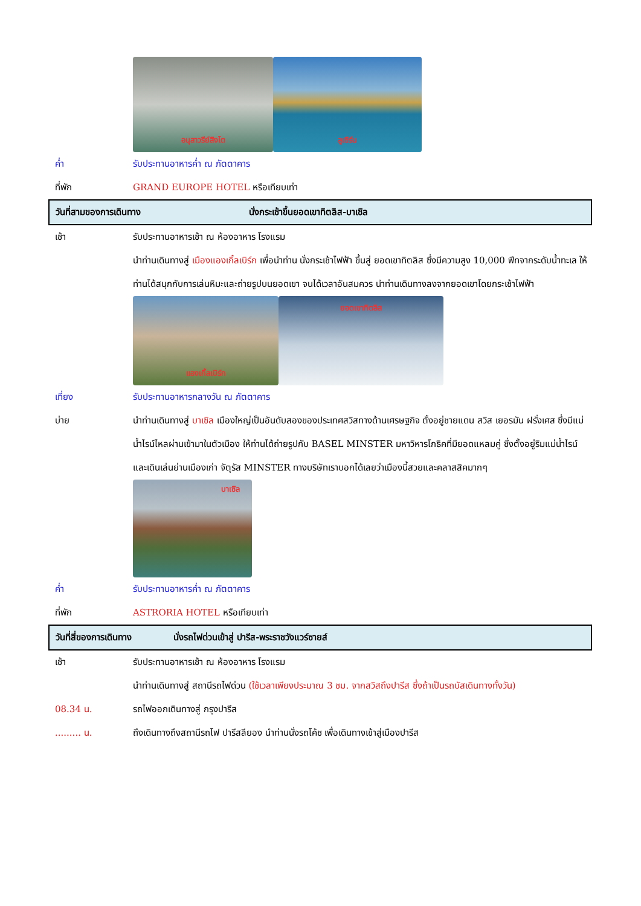อนุสาวรีย์สิงโต ลูเซิร์น
ค่ำ รับประทานอาหารค่ำ ณ ภัตตาคาร
ที่พัก GRAND EUROPE HOTEL หรือเทียบเท่า
วันที่สามของการเดินทาง นั่งกระเช้าขึ้นยอดเขาทิตลิส-บาเซิล
เช้า รับประทานอาหารเช้า ณ ห้องอาหาร โรงแรม
นำท่านเดินทางสู่ เมืองแองเกิ้ลเบิร์ก เพื่อนำท่าน นั่งกระเช้าไฟฟ้า ขึ้นสู่ ยอดเขาทิตลิส ซึ่งมีความสูง 10,000 ฟีทจากระดับน้ำทะเล ให้ท่านได้สนุกกับการเล่นหิมะและถ่ายรูปบนยอดเขา จนได้เวลาอันสมควร นำท่านเดินทางลงจากยอดเขาโดยกระเช้าไฟฟ้า
แองเกิ้ลเบิร์ก
ยอดเขาทิตลิส
เที่ยง รับประทานอาหารกลางวัน ณ ภัตตาคาร
บ่าย นำท่านเดินทางสู่ บาเซิล เมืองใหญ่เป็นอันดับสองของประเทศสวิสทางด้านเศรษฐกิจ ตั้งอยู่ชายแดน สวิส เยอรมัน ฝรั่งเศส ซึ่งมีแม่น้ำไรน์ไหลผ่านเข้ามาในตัวเมือง ให้ท่านได้ถ่ายรูปกับ BASEL MINSTER มหาวิหารโกธิคที่มียอดแหลมคู่ ซึ่งตั้งอยู่ริมแม่น้ำไรน์ และเดินเล่นย่านเมืองเก่า จัตุรัส MINSTER ทางบริษัทเราบอกได้เลยว่าเมืองนี้สวยและคลาสสิคมากๆ
บาเซิล
ค่ำ รับประทานอาหารค่ำ ณ ภัตตาคาร
ที่พัก ASTRORIA HOTEL หรือเทียบเท่า
วันที่สี่ของการเดินทาง นั่งรถไฟด่วนเข้าสู่ ปารีส-พระราชวังแวร์ซายส์
เช้า รับประทานอาหารเช้า ณ ห้องอาหาร โรงแรม
นำท่านเดินทางสู่ สถานีรถไฟด่วน (ใช้เวลาเพียงประมาณ 3 ชม. จากสวิสถึงปารีส ซึ่งถ้าเป็นรถบัสเดินทางทั้งวัน)
08.34 น. รถไฟออกเดินทางสู่ กรุงปารีส
......... น. ถึงเดินทางถึงสถานีรถไฟ ปารีสลียอง นำท่านนั่งรถโค้ช เพื่อเดินทางเข้าสู่เมืองปารีส